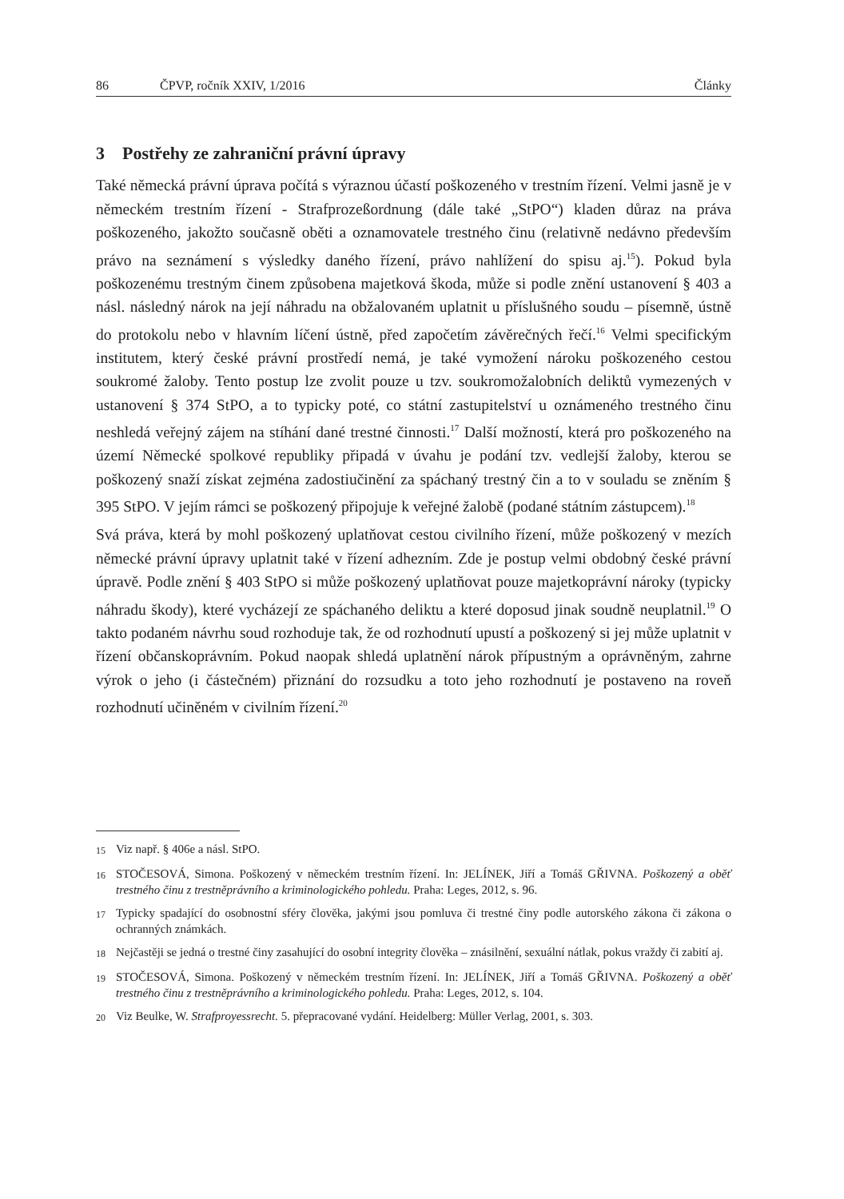86 ČPVP, ročník XXIV, 1/2016 Články
3 Postřehy ze zahraniční právní úpravy
Také německá právní úprava počítá s výraznou účastí poškozeného v trestním řízení. Velmi jasně je v německém trestním řízení - Strafprozeßordnung (dále také „StPO“) kladen důraz na práva poškozeného, jakožto současně oběti a oznamovatele trestného činu (relativně nedávno především právo na seznámení s výsledky daného řízení, právo nahlížení do spisu aj.<sup>15</sup>). Pokud byla poškozenému trestným činem způsobena majetková škoda, může si podle znění ustanovení § 403 a násl. následný nárok na její náhradu na obžalovaném uplatnit u příslušného soudu – písemně, ústně do protokolu nebo v hlavním líčení ústně, před započetím závěrečných řečí.<sup>16</sup> Velmi specifickým institutem, který české právní prostředí nemá, je také vymožení nároku poškozeného cestou soukromé žaloby. Tento postup lze zvolit pouze u tzv. soukromožalobních deliktů vymezených v ustanovení § 374 StPO, a to typicky poté, co státní zastupitelství u oznámeného trestného činu neshledá veřejný zájem na stíhání dané trestné činnosti.<sup>17</sup> Další možností, která pro poškozeného na území Německé spolkové republiky připadá v úvahu je podání tzv. vedlejší žaloby, kterou se poškozený snaží získat zejména zadostiučinění za spáchaný trestný čin a to v souladu se zněním § 395 StPO. V jejím rámci se poškozený připojuje k veřejné žalobě (podané státním zástupcem).<sup>18</sup>
Svá práva, která by mohl poškozený uplatňovat cestou civilního řízení, může poškozený v mezích německé právní úpravy uplatnit také v řízení adhezním. Zde je postup velmi obdobný české právní úpravě. Podle znění § 403 StPO si může poškozený uplatňovat pouze majetkoprávní nároky (typicky náhradu škody), které vycházejí ze spáchaného deliktu a které doposud jinak soudně neuplatnil.<sup>19</sup> O takto podaném návrhu soud rozhoduje tak, že od rozhodnutí upustí a poškozený si jej může uplatnit v řízení občanskoprávním. Pokud naopak shledá uplatnění nárok přípustným a oprávněným, zahrne výrok o jeho (i částečném) přiznání do rozsudku a toto jeho rozhodnutí je postaveno na roveň rozhodnutí učiněném v civilním řízení.<sup>20</sup>
15 Viz např. § 406e a násl. StPO.
16 STOČESOVÁ, Simona. Poškozený v německém trestním řízení. In: JELÍNEK, Jiří a Tomáš GŘIVNA. Poškozený a oběť trestného činu z trestněprávního a kriminologického pohledu. Praha: Leges, 2012, s. 96.
17 Typicky spadající do osobnostní sféry člověka, jakými jsou pomluva či trestné činy podle autorského zákona či zákona o ochranných známkách.
18 Nejčastěji se jedná o trestné činy zasahující do osobní integrity člověka – znásilnění, sexuální nátlak, pokus vraždy či zabití aj.
19 STOČESOVÁ, Simona. Poškozený v německém trestním řízení. In: JELÍNEK, Jiří a Tomáš GŘIVNA. Poškozený a oběť trestného činu z trestněprávního a kriminologického pohledu. Praha: Leges, 2012, s. 104.
20 Viz Beulke, W. Strafproyessrecht. 5. přepracované vydání. Heidelberg: Müller Verlag, 2001, s. 303.